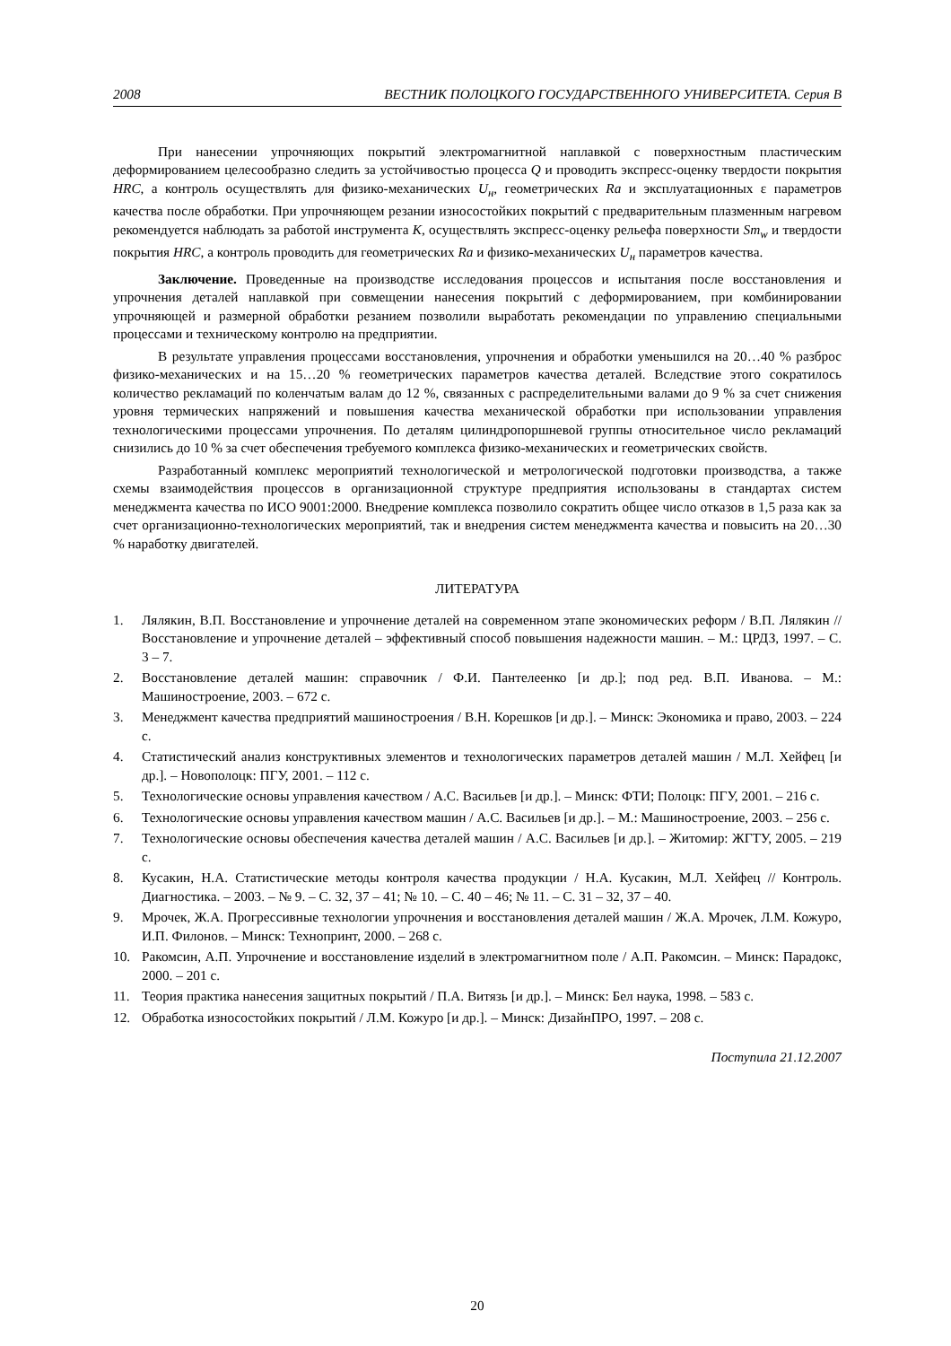2008 ВЕСТНИК ПОЛОЦКОГО ГОСУДАРСТВЕННОГО УНИВЕРСИТЕТА. Серия В
При нанесении упрочняющих покрытий электромагнитной наплавкой с поверхностным пластическим деформированием целесообразно следить за устойчивостью процесса Q и проводить экспресс-оценку твердости покрытия HRC, а контроль осуществлять для физико-механических U<sub>н</sub>, геометрических Ra и эксплуатационных ε параметров качества после обработки. При упрочняющем резании износостойких покрытий с предварительным плазменным нагревом рекомендуется наблюдать за работой инструмента K, осуществлять экспресс-оценку рельефа поверхности Sm<sub>w</sub> и твердости покрытия HRC, а контроль проводить для геометрических Ra и физико-механических U<sub>н</sub> параметров качества.
Заключение. Проведенные на производстве исследования процессов и испытания после восстановления и упрочнения деталей наплавкой при совмещении нанесения покрытий с деформированием, при комбинировании упрочняющей и размерной обработки резанием позволили выработать рекомендации по управлению специальными процессами и техническому контролю на предприятии.
В результате управления процессами восстановления, упрочнения и обработки уменьшился на 20…40 % разброс физико-механических и на 15…20 % геометрических параметров качества деталей. Вследствие этого сократилось количество рекламаций по коленчатым валам до 12 %, связанных с распределительными валами до 9 % за счет снижения уровня термических напряжений и повышения качества механической обработки при использовании управления технологическими процессами упрочнения. По деталям цилиндропоршневой группы относительное число рекламаций снизились до 10 % за счет обеспечения требуемого комплекса физико-механических и геометрических свойств.
Разработанный комплекс мероприятий технологической и метрологической подготовки производства, а также схемы взаимодействия процессов в организационной структуре предприятия использованы в стандартах систем менеджмента качества по ИСО 9001:2000. Внедрение комплекса позволило сократить общее число отказов в 1,5 раза как за счет организационно-технологических мероприятий, так и внедрения систем менеджмента качества и повысить на 20…30 % наработку двигателей.
ЛИТЕРАТУРА
1. Лялякин, В.П. Восстановление и упрочнение деталей на современном этапе экономических реформ / В.П. Лялякин // Восстановление и упрочнение деталей – эффективный способ повышения надежности машин. – М.: ЦРДЗ, 1997. – С. 3 – 7.
2. Восстановление деталей машин: справочник / Ф.И. Пантелеенко [и др.]; под ред. В.П. Иванова. – М.: Машиностроение, 2003. – 672 с.
3. Менеджмент качества предприятий машиностроения / В.Н. Корешков [и др.]. – Минск: Экономика и право, 2003. – 224 с.
4. Статистический анализ конструктивных элементов и технологических параметров деталей машин / М.Л. Хейфец [и др.]. – Новополоцк: ПГУ, 2001. – 112 с.
5. Технологические основы управления качеством / А.С. Васильев [и др.]. – Минск: ФТИ; Полоцк: ПГУ, 2001. – 216 с.
6. Технологические основы управления качеством машин / А.С. Васильев [и др.]. – М.: Машиностроение, 2003. – 256 с.
7. Технологические основы обеспечения качества деталей машин / А.С. Васильев [и др.]. – Житомир: ЖГТУ, 2005. – 219 с.
8. Кусакин, Н.А. Статистические методы контроля качества продукции / Н.А. Кусакин, М.Л. Хейфец // Контроль. Диагностика. – 2003. – № 9. – С. 32, 37 – 41; № 10. – С. 40 – 46; № 11. – С. 31 – 32, 37 – 40.
9. Мрочек, Ж.А. Прогрессивные технологии упрочнения и восстановления деталей машин / Ж.А. Мрочек, Л.М. Кожуро, И.П. Филонов. – Минск: Технопринт, 2000. – 268 с.
10. Ракомсин, А.П. Упрочнение и восстановление изделий в электромагнитном поле / А.П. Ракомсин. – Минск: Парадокс, 2000. – 201 с.
11. Теория практика нанесения защитных покрытий / П.А. Витязь [и др.]. – Минск: Бел наука, 1998. – 583 с.
12. Обработка износостойких покрытий / Л.М. Кожуро [и др.]. – Минск: ДизайнПРО, 1997. – 208 с.
Поступила 21.12.2007
20